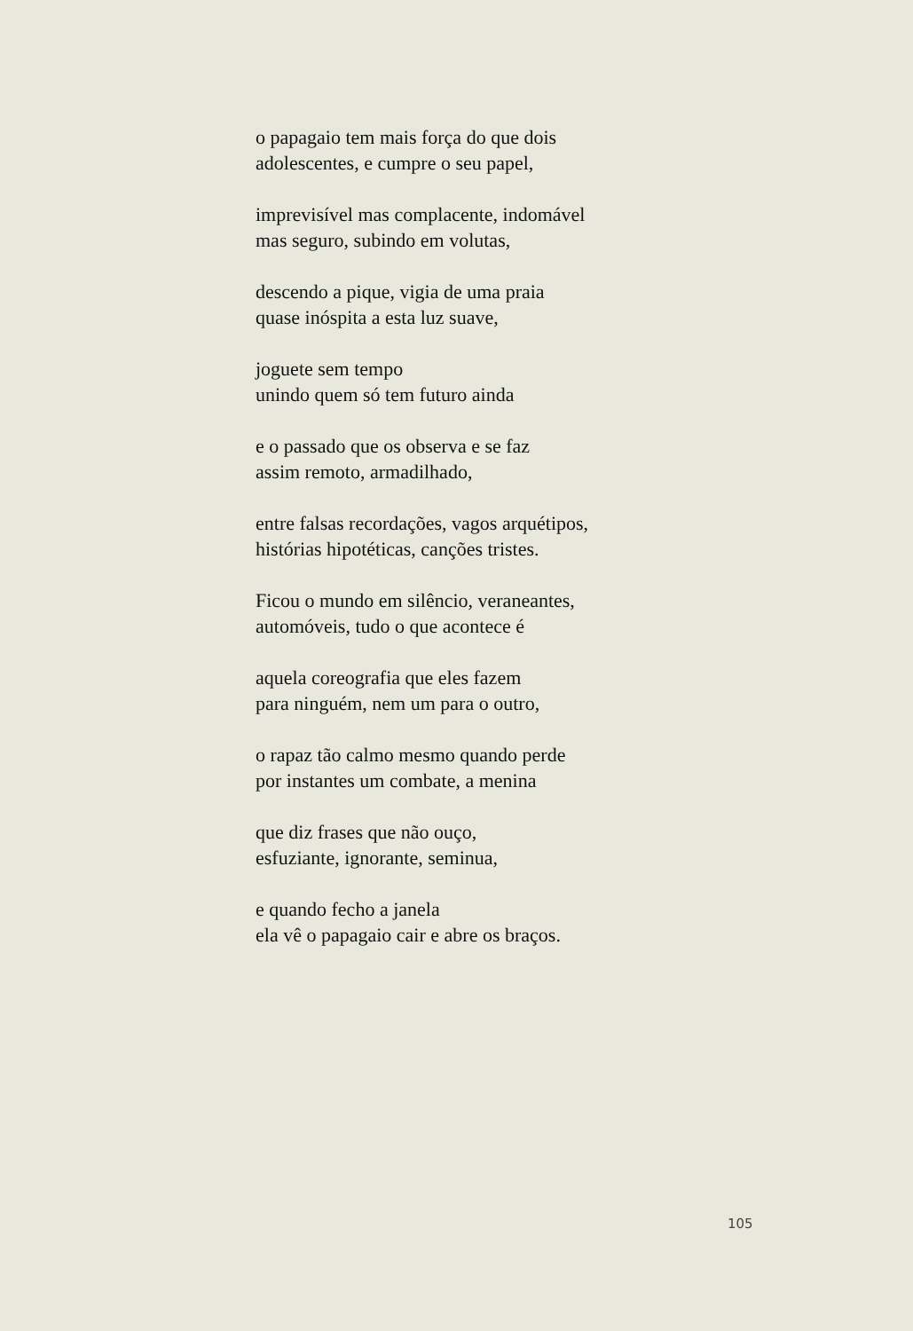o papagaio tem mais força do que dois
adolescentes, e cumpre o seu papel,
imprevisível mas complacente, indomável
mas seguro, subindo em volutas,
descendo a pique, vigia de uma praia
quase inóspita a esta luz suave,
joguete sem tempo
unindo quem só tem futuro ainda
e o passado que os observa e se faz
assim remoto, armadilhado,
entre falsas recordações, vagos arquétipos,
histórias hipotéticas, canções tristes.
Ficou o mundo em silêncio, veraneantes,
automóveis, tudo o que acontece é
aquela coreografia que eles fazem
para ninguém, nem um para o outro,
o rapaz tão calmo mesmo quando perde
por instantes um combate, a menina
que diz frases que não ouço,
esfuziante, ignorante, seminua,
e quando fecho a janela
ela vê o papagaio cair e abre os braços.
105